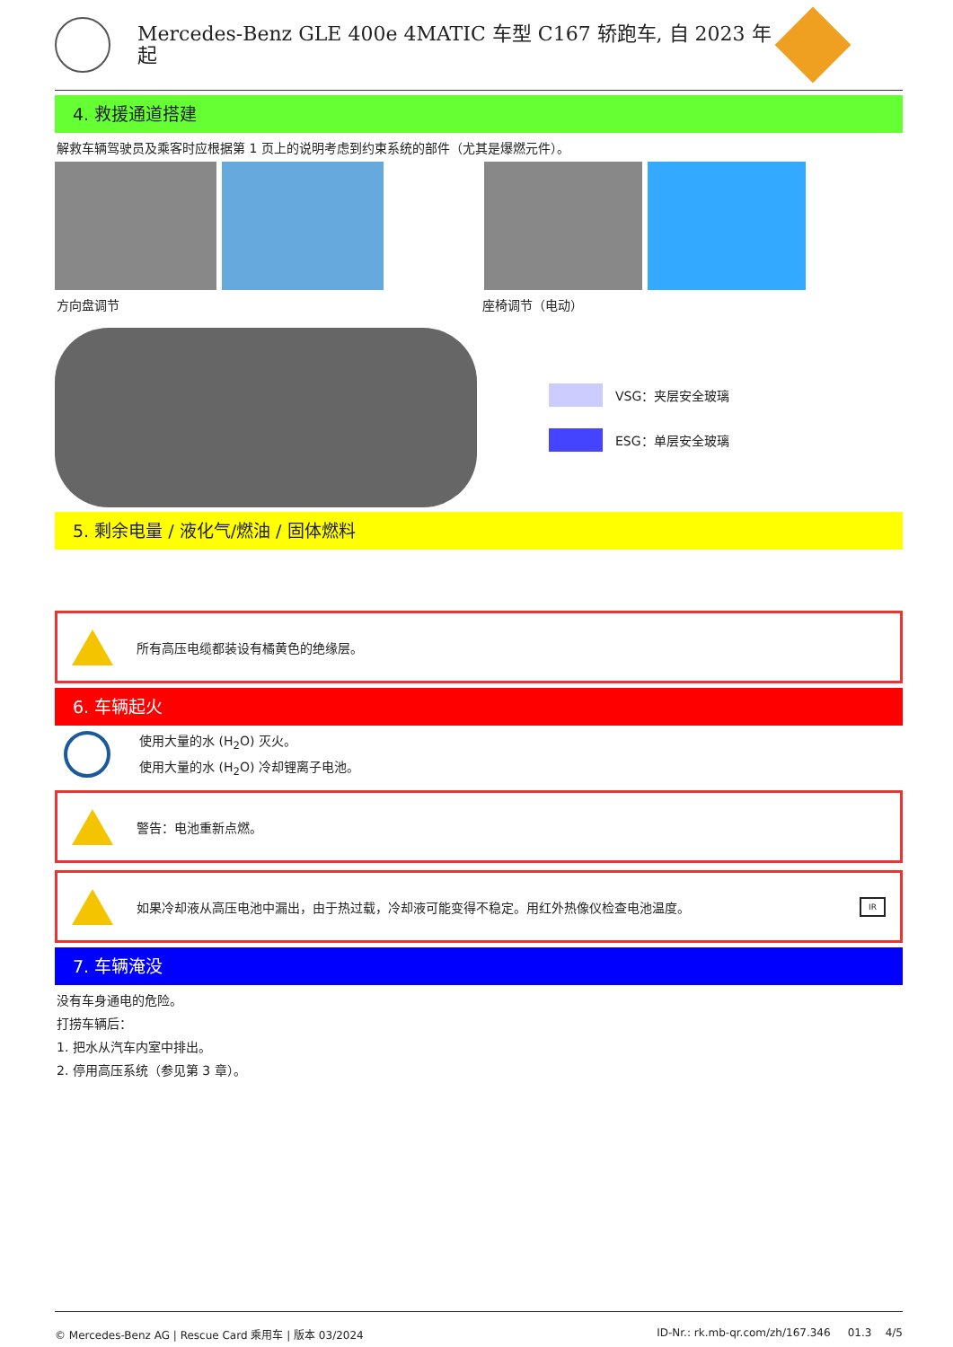Mercedes-Benz GLE 400e 4MATIC 车型 C167 轿跑车, 自 2023 年起
4. 救援通道搭建
解救车辆驾驶员及乘客时应根据第 1 页上的说明考虑到约束系统的部件（尤其是爆燃元件）。
方向盘调节 座椅调节（电动）
VSG：夹层安全玻璃
ESG：单层安全玻璃
5. 剩余电量 / 液化气/燃油 / 固体燃料
所有高压电缆都装设有橘黄色的绝缘层。
6. 车辆起火
使用大量的水 (H<sub>2</sub>O) 灭火。
使用大量的水 (H<sub>2</sub>O) 冷却锂离子电池。
警告：电池重新点燃。
如果冷却液从高压电池中漏出，由于热过载，冷却液可能变得不稳定。用红外热像仪检查电池温度。 IR
7. 车辆淹没
没有车身通电的危险。
打捞车辆后：
1. 把水从汽车内室中排出。
2. 停用高压系统（参见第 3 章）。
© Mercedes-Benz AG | Rescue Card 乘用车 | 版本 03/2024 ID-Nr.: rk.mb-qr.com/zh/167.346 01.3 4/5